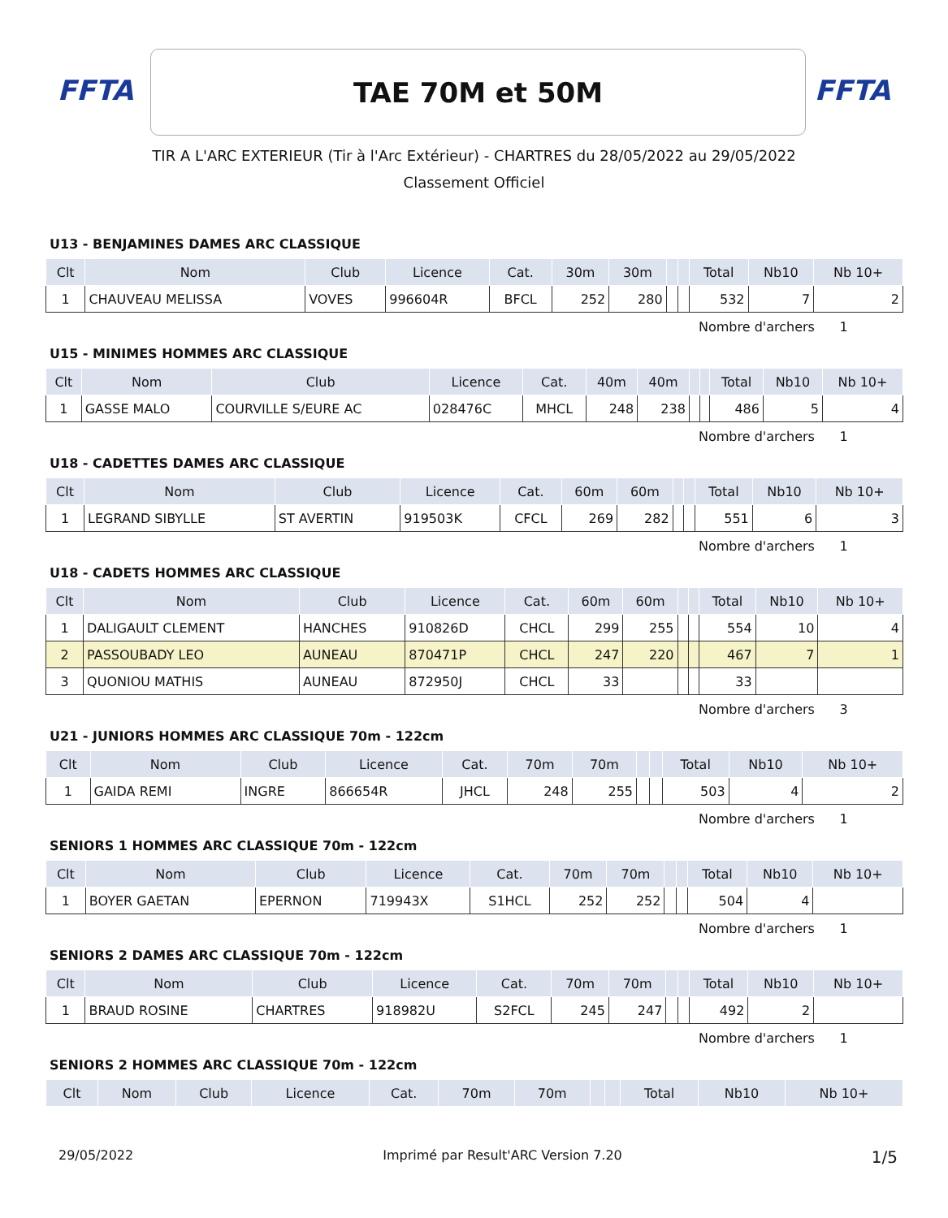FFTA
TAE 70M et 50M
FFTA
TIR A L'ARC EXTERIEUR (Tir à l'Arc Extérieur) - CHARTRES du 28/05/2022 au 29/05/2022
Classement Officiel
U13 - BENJAMINES DAMES ARC CLASSIQUE
| Clt | Nom | Club | Licence | Cat. | 30m | 30m | | | Total | Nb10 | Nb 10+ |
| --- | --- | --- | --- | --- | --- | --- | --- | --- | --- | --- | --- |
| 1 | CHAUVEAU MELISSA | VOVES | 996604R | BFCL | 252 | 280 | | | 532 | 7 | 2 |
Nombre d'archers 1
U15 - MINIMES HOMMES ARC CLASSIQUE
| Clt | Nom | Club | Licence | Cat. | 40m | 40m | | | Total | Nb10 | Nb 10+ |
| --- | --- | --- | --- | --- | --- | --- | --- | --- | --- | --- | --- |
| 1 | GASSE MALO | COURVILLE S/EURE AC | 028476C | MHCL | 248 | 238 | | | 486 | 5 | 4 |
Nombre d'archers 1
U18 - CADETTES DAMES ARC CLASSIQUE
| Clt | Nom | Club | Licence | Cat. | 60m | 60m | | | Total | Nb10 | Nb 10+ |
| --- | --- | --- | --- | --- | --- | --- | --- | --- | --- | --- | --- |
| 1 | LEGRAND SIBYLLE | ST AVERTIN | 919503K | CFCL | 269 | 282 | | | 551 | 6 | 3 |
Nombre d'archers 1
U18 - CADETS HOMMES ARC CLASSIQUE
| Clt | Nom | Club | Licence | Cat. | 60m | 60m | | | Total | Nb10 | Nb 10+ |
| --- | --- | --- | --- | --- | --- | --- | --- | --- | --- | --- | --- |
| 1 | DALIGAULT CLEMENT | HANCHES | 910826D | CHCL | 299 | 255 | | | 554 | 10 | 4 |
| 2 | PASSOUBADY LEO | AUNEAU | 870471P | CHCL | 247 | 220 | | | 467 | 7 | 1 |
| 3 | QUONIOU MATHIS | AUNEAU | 872950J | CHCL | 33 | | | | 33 | | |
Nombre d'archers 3
U21 - JUNIORS HOMMES ARC CLASSIQUE 70m - 122cm
| Clt | Nom | Club | Licence | Cat. | 70m | 70m | | | Total | Nb10 | Nb 10+ |
| --- | --- | --- | --- | --- | --- | --- | --- | --- | --- | --- | --- |
| 1 | GAIDA REMI | INGRE | 866654R | JHCL | 248 | 255 | | | 503 | 4 | 2 |
Nombre d'archers 1
SENIORS 1 HOMMES ARC CLASSIQUE 70m - 122cm
| Clt | Nom | Club | Licence | Cat. | 70m | 70m | | | Total | Nb10 | Nb 10+ |
| --- | --- | --- | --- | --- | --- | --- | --- | --- | --- | --- | --- |
| 1 | BOYER GAETAN | EPERNON | 719943X | S1HCL | 252 | 252 | | | 504 | 4 | |
Nombre d'archers 1
SENIORS 2 DAMES ARC CLASSIQUE 70m - 122cm
| Clt | Nom | Club | Licence | Cat. | 70m | 70m | | | Total | Nb10 | Nb 10+ |
| --- | --- | --- | --- | --- | --- | --- | --- | --- | --- | --- | --- |
| 1 | BRAUD ROSINE | CHARTRES | 918982U | S2FCL | 245 | 247 | | | 492 | 2 | |
Nombre d'archers 1
SENIORS 2 HOMMES ARC CLASSIQUE 70m - 122cm
| Clt | Nom | Club | Licence | Cat. | 70m | 70m | | | Total | Nb10 | Nb 10+ |
| --- | --- | --- | --- | --- | --- | --- | --- | --- | --- | --- | --- |
29/05/2022 Imprimé par Result'ARC Version 7.20 1/5